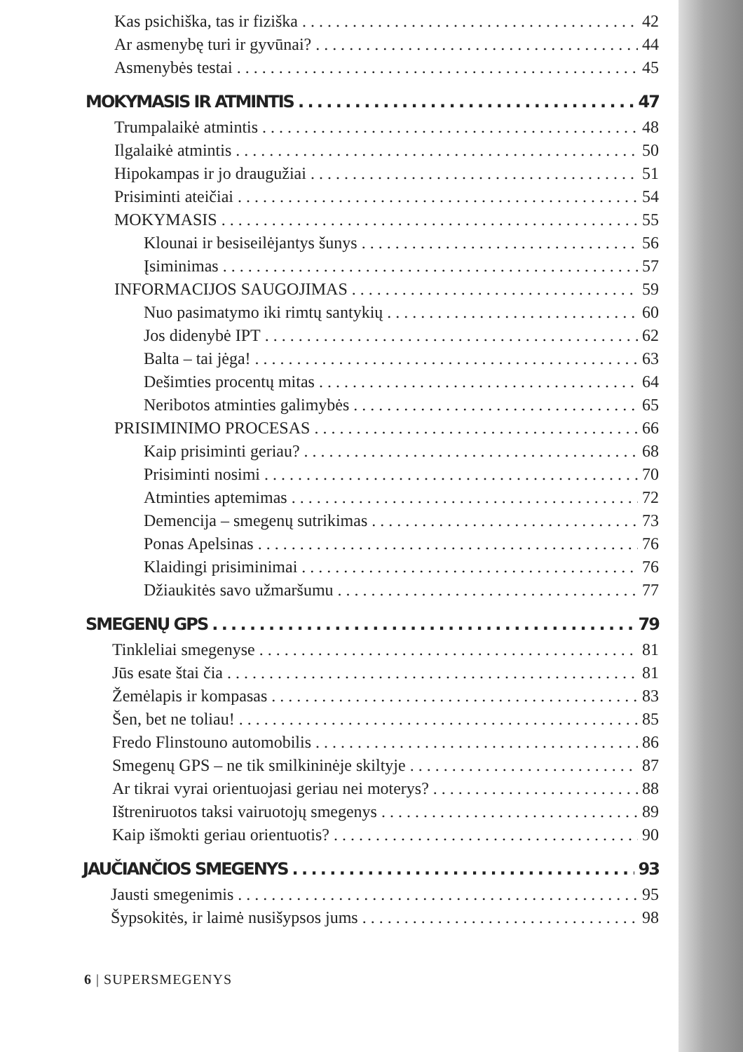Kas psichiška, tas ir fiziška 42
Ar asmenybę turi ir gyvūnai? 44
Asmenybės testai 45
MOKYMASIS IR ATMINTIS 47
Trumpalaikė atmintis 48
Ilgalaikė atmintis 50
Hipokampas ir jo draugužiai 51
Prisiminti ateičiai 54
MOKYMASIS 55
Klounai ir besiseilėjantys šunys 56
Įsiminimas 57
INFORMACIJOS SAUGOJIMAS 59
Nuo pasimatymo iki rimtų santykių 60
Jos didenybė IPT 62
Balta – tai jėga! 63
Dešimties procentų mitas 64
Neribotos atminties galimybės 65
PRISIMINIMO PROCESAS 66
Kaip prisiminti geriau? 68
Prisiminti nosimi 70
Atminties aptemimas 72
Demencija – smegenų sutrikimas 73
Ponas Apelsinas 76
Klaidingi prisiminimai 76
Džiaukitės savo užmaršumu 77
SMEGENŲ GPS 79
Tinkleliai smegenyse 81
Jūs esate štai čia 81
Žemėlapis ir kompasas 83
Šen, bet ne toliau! 85
Fredo Flinstouno automobilis 86
Smegenų GPS – ne tik smilkininėje skiltyje 87
Ar tikrai vyrai orientuojasi geriau nei moterys? 88
Ištreniruotos taksi vairuotojų smegenys 89
Kaip išmokti geriau orientuotis? 90
JAUČIANČIOS SMEGENYS 93
Jausti smegenimis 95
Šypsokitės, ir laimė nusišypsos jums 98
6 | SUPERSMEGENYS